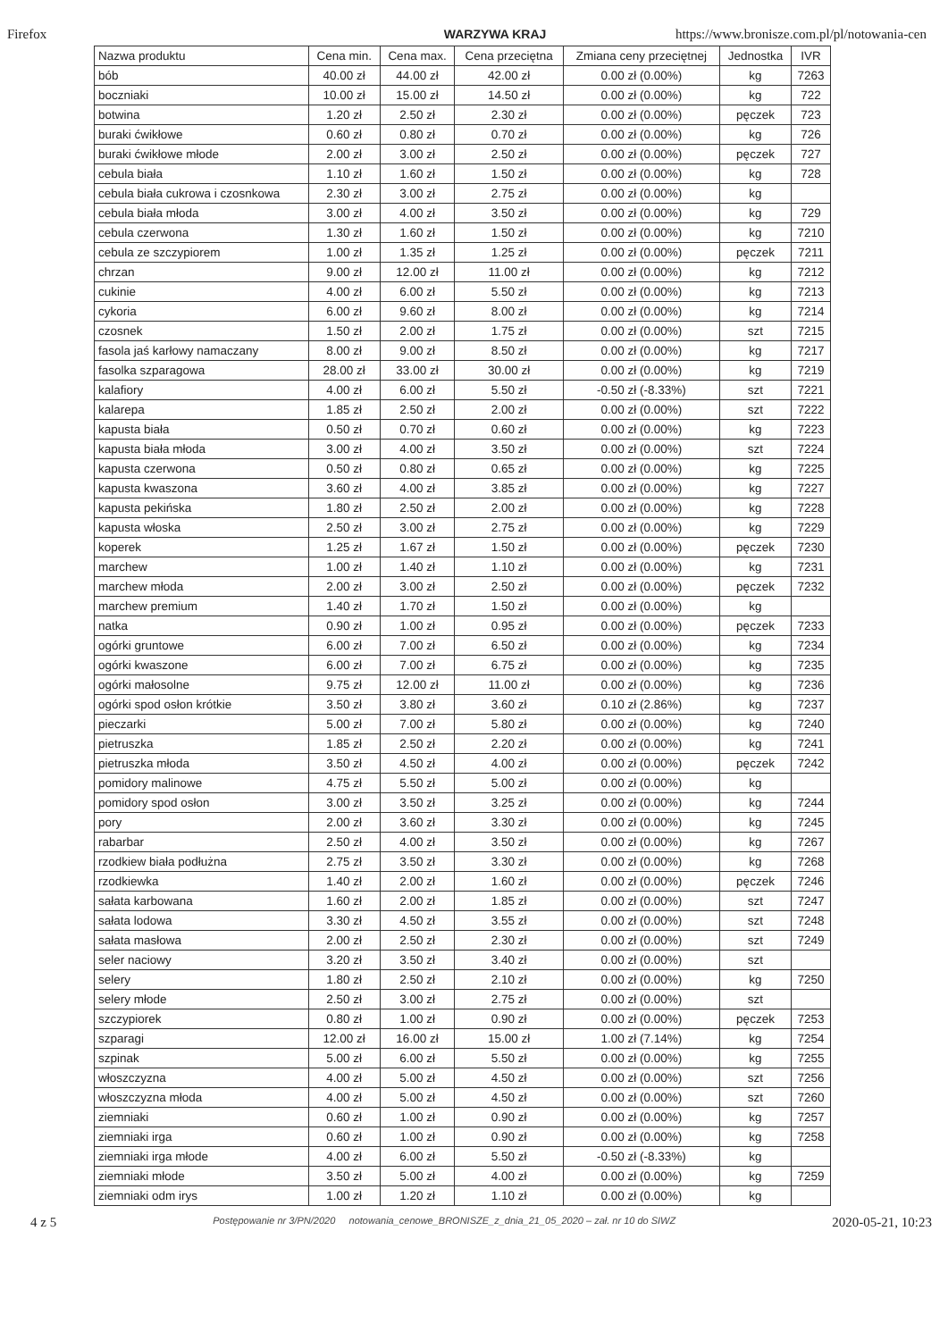Firefox WARZYWA KRAJ https://www.bronisze.com.pl/pl/notowania-cen
| Nazwa produktu | Cena min. | Cena max. | Cena przeciętna | Zmiana ceny przeciętnej | Jednostka | IVR |
| --- | --- | --- | --- | --- | --- | --- |
| bób | 40.00 zł | 44.00 zł | 42.00 zł | 0.00 zł (0.00%) | kg | 7263 |
| boczniaki | 10.00 zł | 15.00 zł | 14.50 zł | 0.00 zł (0.00%) | kg | 722 |
| botwina | 1.20 zł | 2.50 zł | 2.30 zł | 0.00 zł (0.00%) | pęczek | 723 |
| buraki ćwikłowe | 0.60 zł | 0.80 zł | 0.70 zł | 0.00 zł (0.00%) | kg | 726 |
| buraki ćwikłowe młode | 2.00 zł | 3.00 zł | 2.50 zł | 0.00 zł (0.00%) | pęczek | 727 |
| cebula biała | 1.10 zł | 1.60 zł | 1.50 zł | 0.00 zł (0.00%) | kg | 728 |
| cebula biała cukrowa i czosnkowa | 2.30 zł | 3.00 zł | 2.75 zł | 0.00 zł (0.00%) | kg | |
| cebula biała młoda | 3.00 zł | 4.00 zł | 3.50 zł | 0.00 zł (0.00%) | kg | 729 |
| cebula czerwona | 1.30 zł | 1.60 zł | 1.50 zł | 0.00 zł (0.00%) | kg | 7210 |
| cebula ze szczypiorem | 1.00 zł | 1.35 zł | 1.25 zł | 0.00 zł (0.00%) | pęczek | 7211 |
| chrzan | 9.00 zł | 12.00 zł | 11.00 zł | 0.00 zł (0.00%) | kg | 7212 |
| cukinie | 4.00 zł | 6.00 zł | 5.50 zł | 0.00 zł (0.00%) | kg | 7213 |
| cykoria | 6.00 zł | 9.60 zł | 8.00 zł | 0.00 zł (0.00%) | kg | 7214 |
| czosnek | 1.50 zł | 2.00 zł | 1.75 zł | 0.00 zł (0.00%) | szt | 7215 |
| fasola jaś karłowy namaczany | 8.00 zł | 9.00 zł | 8.50 zł | 0.00 zł (0.00%) | kg | 7217 |
| fasolka szparagowa | 28.00 zł | 33.00 zł | 30.00 zł | 0.00 zł (0.00%) | kg | 7219 |
| kalafiory | 4.00 zł | 6.00 zł | 5.50 zł | -0.50 zł (-8.33%) | szt | 7221 |
| kalarepa | 1.85 zł | 2.50 zł | 2.00 zł | 0.00 zł (0.00%) | szt | 7222 |
| kapusta biała | 0.50 zł | 0.70 zł | 0.60 zł | 0.00 zł (0.00%) | kg | 7223 |
| kapusta biała młoda | 3.00 zł | 4.00 zł | 3.50 zł | 0.00 zł (0.00%) | szt | 7224 |
| kapusta czerwona | 0.50 zł | 0.80 zł | 0.65 zł | 0.00 zł (0.00%) | kg | 7225 |
| kapusta kwaszona | 3.60 zł | 4.00 zł | 3.85 zł | 0.00 zł (0.00%) | kg | 7227 |
| kapusta pekińska | 1.80 zł | 2.50 zł | 2.00 zł | 0.00 zł (0.00%) | kg | 7228 |
| kapusta włoska | 2.50 zł | 3.00 zł | 2.75 zł | 0.00 zł (0.00%) | kg | 7229 |
| koperek | 1.25 zł | 1.67 zł | 1.50 zł | 0.00 zł (0.00%) | pęczek | 7230 |
| marchew | 1.00 zł | 1.40 zł | 1.10 zł | 0.00 zł (0.00%) | kg | 7231 |
| marchew młoda | 2.00 zł | 3.00 zł | 2.50 zł | 0.00 zł (0.00%) | pęczek | 7232 |
| marchew premium | 1.40 zł | 1.70 zł | 1.50 zł | 0.00 zł (0.00%) | kg | |
| natka | 0.90 zł | 1.00 zł | 0.95 zł | 0.00 zł (0.00%) | pęczek | 7233 |
| ogórki gruntowe | 6.00 zł | 7.00 zł | 6.50 zł | 0.00 zł (0.00%) | kg | 7234 |
| ogórki kwaszone | 6.00 zł | 7.00 zł | 6.75 zł | 0.00 zł (0.00%) | kg | 7235 |
| ogórki małosolne | 9.75 zł | 12.00 zł | 11.00 zł | 0.00 zł (0.00%) | kg | 7236 |
| ogórki spod osłon krótkie | 3.50 zł | 3.80 zł | 3.60 zł | 0.10 zł (2.86%) | kg | 7237 |
| pieczarki | 5.00 zł | 7.00 zł | 5.80 zł | 0.00 zł (0.00%) | kg | 7240 |
| pietruszka | 1.85 zł | 2.50 zł | 2.20 zł | 0.00 zł (0.00%) | kg | 7241 |
| pietruszka młoda | 3.50 zł | 4.50 zł | 4.00 zł | 0.00 zł (0.00%) | pęczek | 7242 |
| pomidory malinowe | 4.75 zł | 5.50 zł | 5.00 zł | 0.00 zł (0.00%) | kg | |
| pomidory spod osłon | 3.00 zł | 3.50 zł | 3.25 zł | 0.00 zł (0.00%) | kg | 7244 |
| pory | 2.00 zł | 3.60 zł | 3.30 zł | 0.00 zł (0.00%) | kg | 7245 |
| rabarbar | 2.50 zł | 4.00 zł | 3.50 zł | 0.00 zł (0.00%) | kg | 7267 |
| rzodkiew biała podłużna | 2.75 zł | 3.50 zł | 3.30 zł | 0.00 zł (0.00%) | kg | 7268 |
| rzodkiewka | 1.40 zł | 2.00 zł | 1.60 zł | 0.00 zł (0.00%) | pęczek | 7246 |
| sałata karbowana | 1.60 zł | 2.00 zł | 1.85 zł | 0.00 zł (0.00%) | szt | 7247 |
| sałata lodowa | 3.30 zł | 4.50 zł | 3.55 zł | 0.00 zł (0.00%) | szt | 7248 |
| sałata masłowa | 2.00 zł | 2.50 zł | 2.30 zł | 0.00 zł (0.00%) | szt | 7249 |
| seler naciowy | 3.20 zł | 3.50 zł | 3.40 zł | 0.00 zł (0.00%) | szt | |
| selery | 1.80 zł | 2.50 zł | 2.10 zł | 0.00 zł (0.00%) | kg | 7250 |
| selery młode | 2.50 zł | 3.00 zł | 2.75 zł | 0.00 zł (0.00%) | szt | |
| szczypiorek | 0.80 zł | 1.00 zł | 0.90 zł | 0.00 zł (0.00%) | pęczek | 7253 |
| szparagi | 12.00 zł | 16.00 zł | 15.00 zł | 1.00 zł (7.14%) | kg | 7254 |
| szpinak | 5.00 zł | 6.00 zł | 5.50 zł | 0.00 zł (0.00%) | kg | 7255 |
| włoszczyzna | 4.00 zł | 5.00 zł | 4.50 zł | 0.00 zł (0.00%) | szt | 7256 |
| włoszczyzna młoda | 4.00 zł | 5.00 zł | 4.50 zł | 0.00 zł (0.00%) | szt | 7260 |
| ziemniaki | 0.60 zł | 1.00 zł | 0.90 zł | 0.00 zł (0.00%) | kg | 7257 |
| ziemniaki irga | 0.60 zł | 1.00 zł | 0.90 zł | 0.00 zł (0.00%) | kg | 7258 |
| ziemniaki irga młode | 4.00 zł | 6.00 zł | 5.50 zł | -0.50 zł (-8.33%) | kg | |
| ziemniaki młode | 3.50 zł | 5.00 zł | 4.00 zł | 0.00 zł (0.00%) | kg | 7259 |
| ziemniaki odm irys | 1.00 zł | 1.20 zł | 1.10 zł | 0.00 zł (0.00%) | kg | |
4 z 5 Postępowanie nr 3/PN/2020 notowania_cenowe_BRONISZE_z_dnia_21_05_2020 – zał. nr 10 do SIWZ 2020-05-21, 10:23